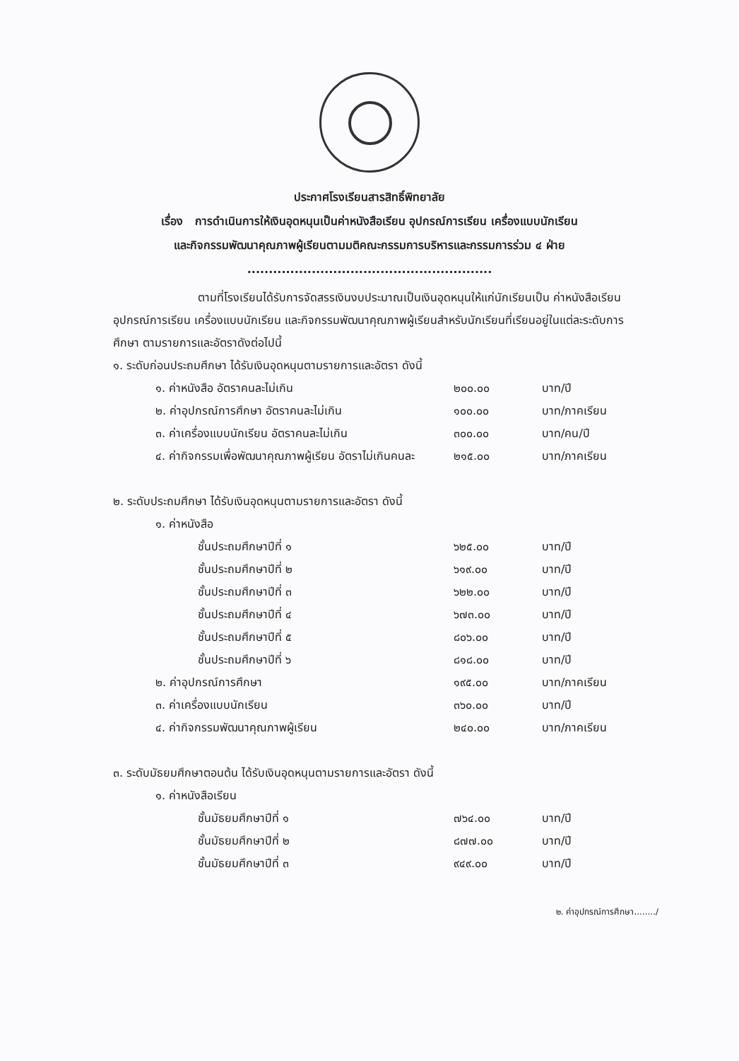ประกาศโรงเรียนสารสิทธิ์พิทยาลัย
เรื่อง การดำเนินการให้เงินอุดหนุนเป็นค่าหนังสือเรียน อุปกรณ์การเรียน เครื่องแบบนักเรียน
และกิจกรรมพัฒนาคุณภาพผู้เรียนตามมติคณะกรรมการบริหารและกรรมการร่วม ๔ ฝ่าย
.........................................................
ตามที่โรงเรียนได้รับการจัดสรรเงินงบประมาณเป็นเงินอุดหนุนให้แก่นักเรียนเป็น ค่าหนังสือเรียน อุปกรณ์การเรียน เครื่องแบบนักเรียน และกิจกรรมพัฒนาคุณภาพผู้เรียนสำหรับนักเรียนที่เรียนอยู่ในแต่ละระดับการศึกษา ตามรายการและอัตราดังต่อไปนี้
๑. ระดับก่อนประถมศึกษา ได้รับเงินอุดหนุนตามรายการและอัตรา ดังนี้
| | ๑. ค่าหนังสือ อัตราคนละไม่เกิน | ๒๐๐.๐๐ | บาท/ปี |
| | ๒. ค่าอุปกรณ์การศึกษา อัตราคนละไม่เกิน | ๑๐๐.๐๐ | บาท/ภาคเรียน |
| | ๓. ค่าเครื่องแบบนักเรียน อัตราคนละไม่เกิน | ๓๐๐.๐๐ | บาท/คน/ปี |
| | ๔. ค่ากิจกรรมเพื่อพัฒนาคุณภาพผู้เรียน อัตราไม่เกินคนละ | ๒๑๕.๐๐ | บาท/ภาคเรียน |
๒. ระดับประถมศึกษา ได้รับเงินอุดหนุนตามรายการและอัตรา ดังนี้
| | ๑. ค่าหนังสือ | | | |
| | | ชั้นประถมศึกษาปีที่ ๑ | ๖๒๕.๐๐ | บาท/ปี |
| | | ชั้นประถมศึกษาปีที่ ๒ | ๖๑๙.๐๐ | บาท/ปี |
| | | ชั้นประถมศึกษาปีที่ ๓ | ๖๒๒.๐๐ | บาท/ปี |
| | | ชั้นประถมศึกษาปีที่ ๔ | ๖๗๓.๐๐ | บาท/ปี |
| | | ชั้นประถมศึกษาปีที่ ๕ | ๘๐๖.๐๐ | บาท/ปี |
| | | ชั้นประถมศึกษาปีที่ ๖ | ๘๑๘.๐๐ | บาท/ปี |
| | ๒. ค่าอุปกรณ์การศึกษา | | ๑๙๕.๐๐ | บาท/ภาคเรียน |
| | ๓. ค่าเครื่องแบบนักเรียน | | ๓๖๐.๐๐ | บาท/ปี |
| | ๔. ค่ากิจกรรมพัฒนาคุณภาพผู้เรียน | | ๒๔๐.๐๐ | บาท/ภาคเรียน |
๓. ระดับมัธยมศึกษาตอนต้น ได้รับเงินอุดหนุนตามรายการและอัตรา ดังนี้
| | ๑. ค่าหนังสือเรียน | | | |
| | | ชั้นมัธยมศึกษาปีที่ ๑ | ๗๖๔.๐๐ | บาท/ปี |
| | | ชั้นมัธยมศึกษาปีที่ ๒ | ๘๗๗.๐๐ | บาท/ปี |
| | | ชั้นมัธยมศึกษาปีที่ ๓ | ๙๔๙.๐๐ | บาท/ปี |
๒. ค่าอุปกรณ์การศึกษา......../